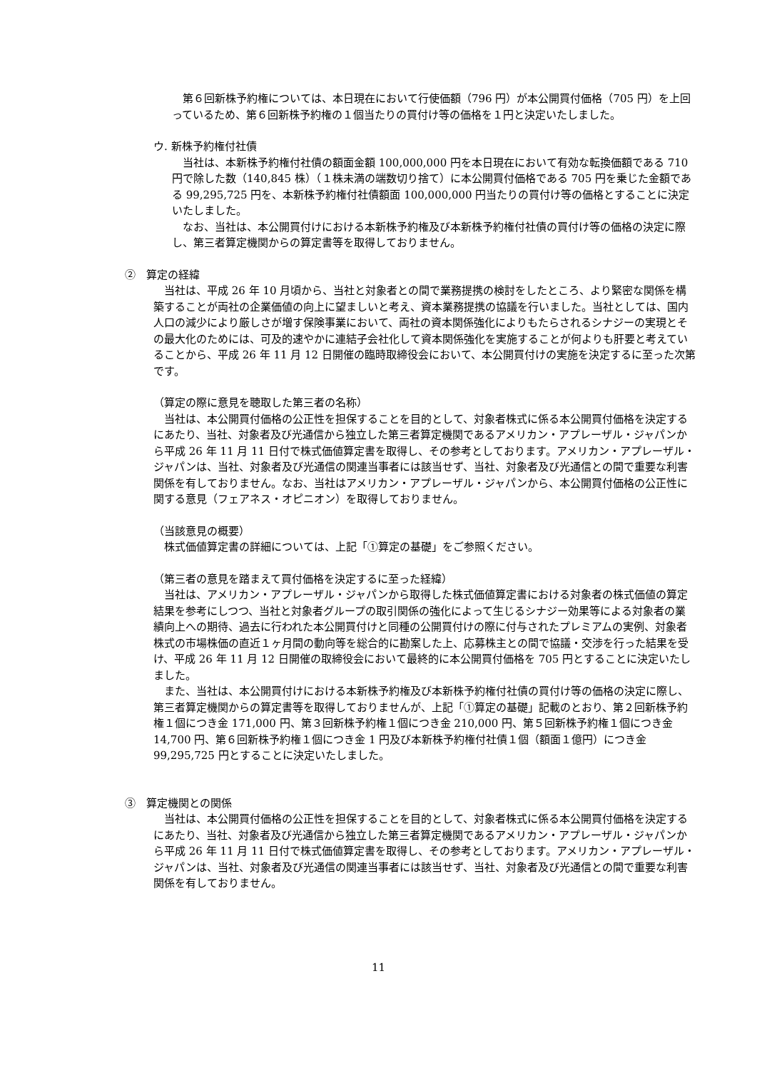第６回新株予約権については、本日現在において行使価額（796 円）が本公開買付価格（705 円）を上回っているため、第６回新株予約権の１個当たりの買付け等の価格を１円と決定いたしました。
ウ. 新株予約権付社債
当社は、本新株予約権付社債の額面金額 100,000,000 円を本日現在において有効な転換価額である 710 円で除した数（140,845 株）（１株未満の端数切り捨て）に本公開買付価格である 705 円を乗じた金額である 99,295,725 円を、本新株予約権付社債額面 100,000,000 円当たりの買付け等の価格とすることに決定いたしました。
なお、当社は、本公開買付けにおける本新株予約権及び本新株予約権付社債の買付け等の価格の決定に際し、第三者算定機関からの算定書等を取得しておりません。
②　算定の経緯
当社は、平成 26 年 10 月頃から、当社と対象者との間で業務提携の検討をしたところ、より緊密な関係を構築することが両社の企業価値の向上に望ましいと考え、資本業務提携の協議を行いました。当社としては、国内人口の減少により厳しさが増す保険事業において、両社の資本関係強化によりもたらされるシナジーの実現とその最大化のためには、可及的速やかに連結子会社化して資本関係強化を実施することが何よりも肝要と考えていることから、平成 26 年 11 月 12 日開催の臨時取締役会において、本公開買付けの実施を決定するに至った次第です。
（算定の際に意見を聴取した第三者の名称）
当社は、本公開買付価格の公正性を担保することを目的として、対象者株式に係る本公開買付価格を決定するにあたり、当社、対象者及び光通信から独立した第三者算定機関であるアメリカン・アプレーザル・ジャパンから平成 26 年 11 月 11 日付で株式価値算定書を取得し、その参考としております。アメリカン・アプレーザル・ジャパンは、当社、対象者及び光通信の関連当事者には該当せず、当社、対象者及び光通信との間で重要な利害関係を有しておりません。なお、当社はアメリカン・アプレーザル・ジャパンから、本公開買付価格の公正性に関する意見（フェアネス・オピニオン）を取得しておりません。
（当該意見の概要）
株式価値算定書の詳細については、上記「①算定の基礎」をご参照ください。
（第三者の意見を踏まえて買付価格を決定するに至った経緯）
当社は、アメリカン・アプレーザル・ジャパンから取得した株式価値算定書における対象者の株式価値の算定結果を参考にしつつ、当社と対象者グループの取引関係の強化によって生じるシナジー効果等による対象者の業績向上への期待、過去に行われた本公開買付けと同種の公開買付けの際に付与されたプレミアムの実例、対象者株式の市場株価の直近１ヶ月間の動向等を総合的に勘案した上、応募株主との間で協議・交渉を行った結果を受け、平成 26 年 11 月 12 日開催の取締役会において最終的に本公開買付価格を 705 円とすることに決定いたしました。
また、当社は、本公開買付けにおける本新株予約権及び本新株予約権付社債の買付け等の価格の決定に際し、第三者算定機関からの算定書等を取得しておりませんが、上記「①算定の基礎」記載のとおり、第２回新株予約権１個につき金 171,000 円、第３回新株予約権１個につき金 210,000 円、第５回新株予約権１個につき金 14,700 円、第６回新株予約権１個につき金 1 円及び本新株予約権付社債１個（額面１億円）につき金 99,295,725 円とすることに決定いたしました。
③　算定機関との関係
当社は、本公開買付価格の公正性を担保することを目的として、対象者株式に係る本公開買付価格を決定するにあたり、当社、対象者及び光通信から独立した第三者算定機関であるアメリカン・アプレーザル・ジャパンから平成 26 年 11 月 11 日付で株式価値算定書を取得し、その参考としております。アメリカン・アプレーザル・ジャパンは、当社、対象者及び光通信の関連当事者には該当せず、当社、対象者及び光通信との間で重要な利害関係を有しておりません。
11